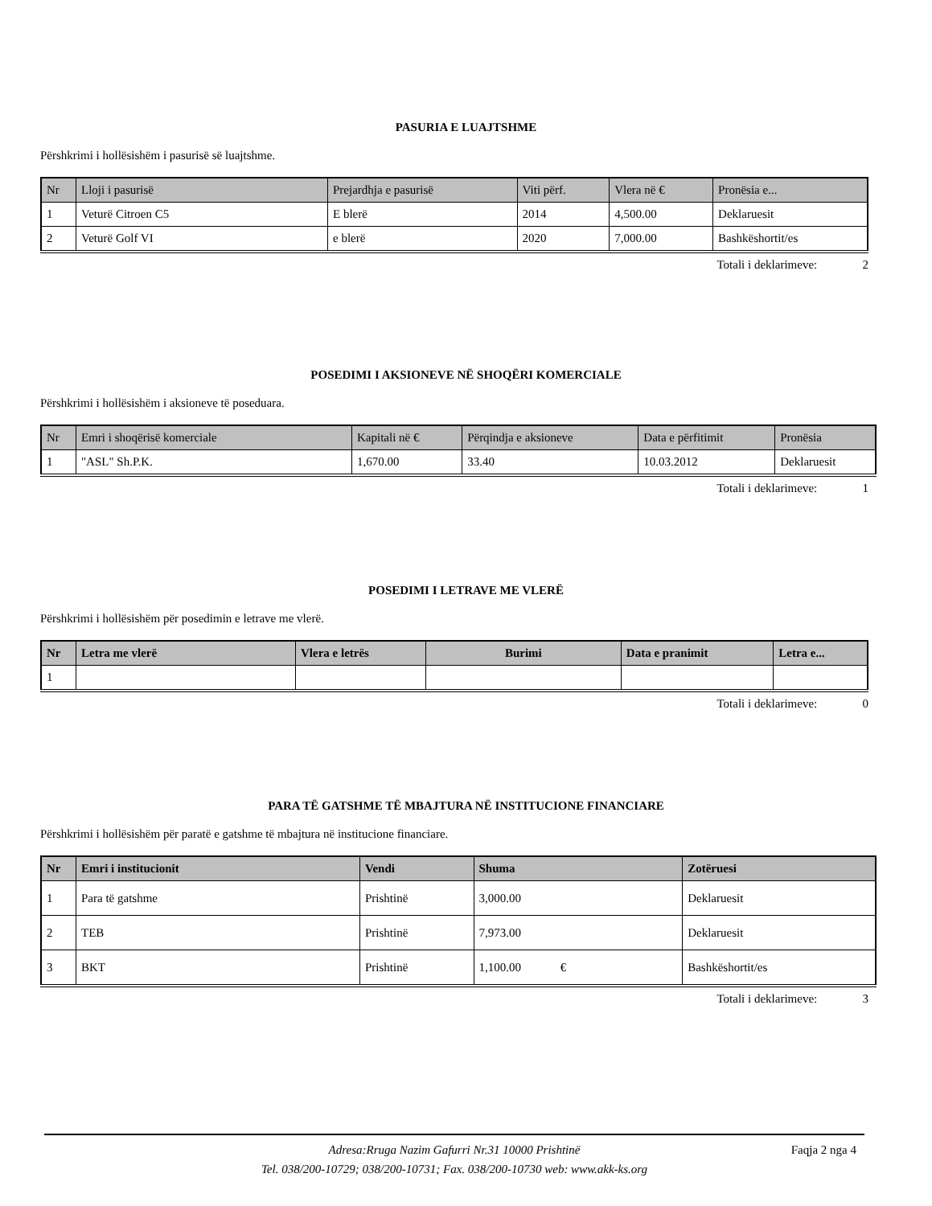PASURIA E LUAJTSHME
Përshkrimi i hollësishëm i pasurisë së luajtshme.
| Nr | Lloji i pasurisë | Prejardhja e pasurisë | Viti përf. | Vlera në € | Pronësia e... |
| --- | --- | --- | --- | --- | --- |
| 1 | Veturë Citroen C5 | E blerë | 2014 | 4,500.00 | Deklaruesit |
| 2 | Veturë Golf VI | e blerë | 2020 | 7,000.00 | Bashkëshortit/es |
Totali i deklarimeve: 2
POSEDIMI I AKSIONEVE NË SHOQËRI KOMERCIALE
Përshkrimi i hollësishëm i aksioneve të poseduara.
| Nr | Emri i shoqërisë komerciale | Kapitali në € | Përqindja e aksioneve | Data e përfitimit | Pronësia |
| --- | --- | --- | --- | --- | --- |
| 1 | "ASL" Sh.P.K. | 1,670.00 | 33.40 | 10.03.2012 | Deklaruesit |
Totali i deklarimeve: 1
POSEDIMI I LETRAVE ME VLERË
Përshkrimi i hollësishëm për posedimin e letrave me vlerë.
| Nr | Letra me vlerë | Vlera e letrës | Burimi | Data e pranimit | Letra e... |
| --- | --- | --- | --- | --- | --- |
| 1 | | | | | |
Totali i deklarimeve: 0
PARA TË GATSHME TË MBAJTURA NË INSTITUCIONE FINANCIARE
Përshkrimi i hollësishëm për paratë e gatshme të mbajtura në institucione financiare.
| Nr | Emri i institucionit | Vendi | Shuma | Zotëruesi |
| --- | --- | --- | --- | --- |
| 1 | Para të gatshme | Prishtinë | 3,000.00 | Deklaruesit |
| 2 | TEB | Prishtinë | 7,973.00 | Deklaruesit |
| 3 | BKT | Prishtinë | 1,100.00 € | Bashkëshortit/es |
Totali i deklarimeve: 3
Adresa:Rruga Nazim Gafurri Nr.31 10000 Prishtinë
Tel. 038/200-10729; 038/200-10731; Fax. 038/200-10730 web: www.akk-ks.org
Faqja 2 nga 4